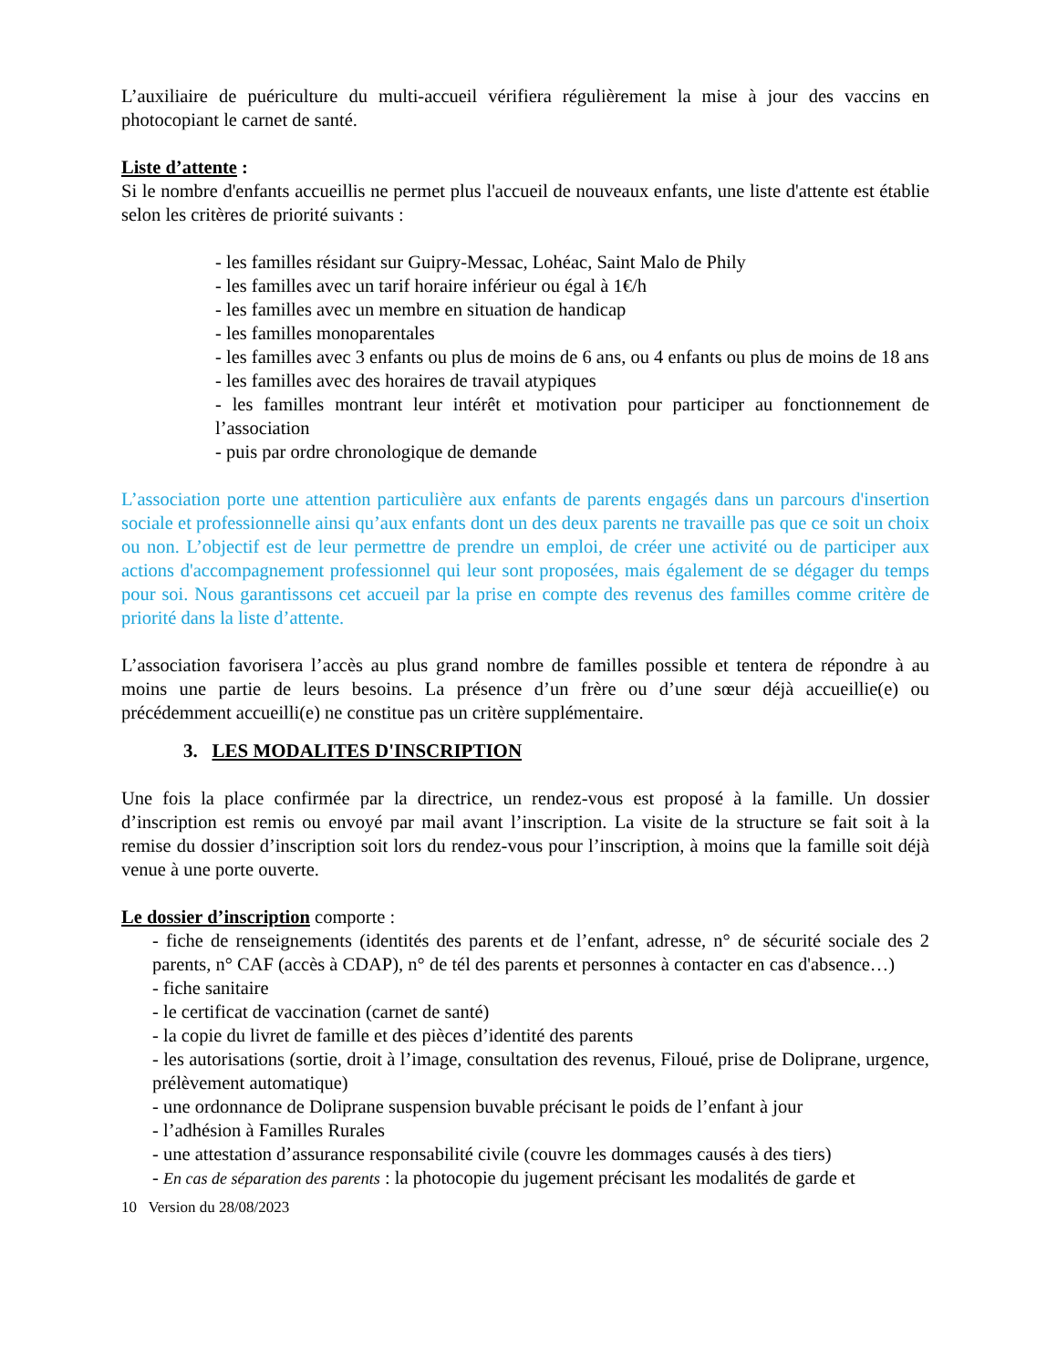L’auxiliaire de puériculture du multi-accueil vérifiera régulièrement la mise à jour des vaccins en photocopiant le carnet de santé.
Liste d’attente :
Si le nombre d'enfants accueillis ne permet plus l'accueil de nouveaux enfants, une liste d'attente est établie selon les critères de priorité suivants :
- les familles résidant sur Guipry-Messac, Lohéac, Saint Malo de Phily
- les familles avec un tarif horaire inférieur ou égal à 1€/h
- les familles avec un membre en situation de handicap
- les familles monoparentales
- les familles avec 3 enfants ou plus de moins de 6 ans, ou 4 enfants ou plus de moins de 18 ans
- les familles avec des horaires de travail atypiques
- les familles montrant leur intérêt et motivation pour participer au fonctionnement de l’association
- puis par ordre chronologique de demande
L’association porte une attention particulière aux enfants de parents engagés dans un parcours d'insertion sociale et professionnelle ainsi qu’aux enfants dont un des deux parents ne travaille pas que ce soit un choix ou non. L’objectif est de leur permettre de prendre un emploi, de créer une activité ou de participer aux actions d'accompagnement professionnel qui leur sont proposées, mais également de se dégager du temps pour soi. Nous garantissons cet accueil par la prise en compte des revenus des familles comme critère de priorité dans la liste d’attente.
L’association favorisera l’accès au plus grand nombre de familles possible et tentera de répondre à au moins une partie de leurs besoins. La présence d’un frère ou d’une sœur déjà accueillie(e) ou précédemment accueilli(e) ne constitue pas un critère supplémentaire.
3. LES MODALITES D'INSCRIPTION
Une fois la place confirmée par la directrice, un rendez-vous est proposé à la famille. Un dossier d’inscription est remis ou envoyé par mail avant l’inscription. La visite de la structure se fait soit à la remise du dossier d’inscription soit lors du rendez-vous pour l’inscription, à moins que la famille soit déjà venue à une porte ouverte.
Le dossier d’inscription comporte :
- fiche de renseignements (identités des parents et de l’enfant, adresse, n° de sécurité sociale des 2 parents, n° CAF (accès à CDAP), n° de tél des parents et personnes à contacter en cas d'absence…)
- fiche sanitaire
- le certificat de vaccination (carnet de santé)
- la copie du livret de famille et des pièces d’identité des parents
- les autorisations (sortie, droit à l’image, consultation des revenus, Filoué, prise de Doliprane, urgence, prélèvement automatique)
- une ordonnance de Doliprane suspension buvable précisant le poids de l’enfant à jour
- l’adhésion à Familles Rurales
- une attestation d’assurance responsabilité civile (couvre les dommages causés à des tiers)
- En cas de séparation des parents : la photocopie du jugement précisant les modalités de garde et
10 Version du 28/08/2023